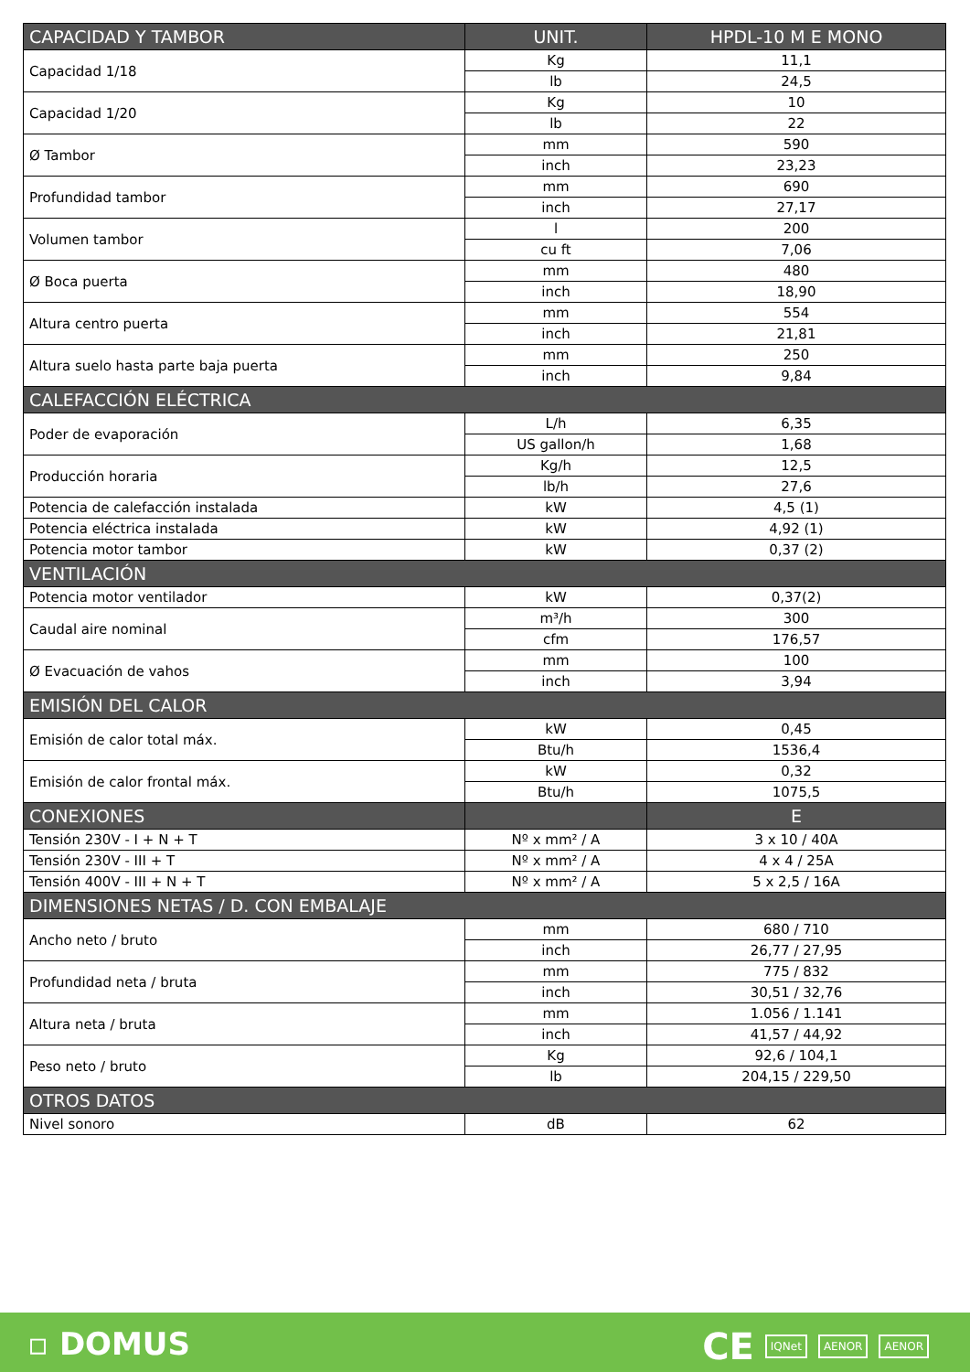| CAPACIDAD Y TAMBOR | UNIT. | HPDL-10 M E MONO |
| --- | --- | --- |
| Capacidad 1/18 | Kg | 11,1 |
| | lb | 24,5 |
| Capacidad 1/20 | Kg | 10 |
| | lb | 22 |
| Ø Tambor | mm | 590 |
| | inch | 23,23 |
| Profundidad tambor | mm | 690 |
| | inch | 27,17 |
| Volumen tambor | l | 200 |
| | cu ft | 7,06 |
| Ø Boca puerta | mm | 480 |
| | inch | 18,90 |
| Altura centro puerta | mm | 554 |
| | inch | 21,81 |
| Altura suelo hasta parte baja puerta | mm | 250 |
| | inch | 9,84 |
| CALEFACCIÓN ELÉCTRICA | | |
| Poder de evaporación | L/h | 6,35 |
| | US gallon/h | 1,68 |
| Producción horaria | Kg/h | 12,5 |
| | lb/h | 27,6 |
| Potencia de calefacción instalada | kW | 4,5 (1) |
| Potencia eléctrica instalada | kW | 4,92 (1) |
| Potencia motor tambor | kW | 0,37 (2) |
| VENTILACIÓN | | |
| Potencia motor ventilador | kW | 0,37(2) |
| Caudal aire nominal | m³/h | 300 |
| | cfm | 176,57 |
| Ø Evacuación de vahos | mm | 100 |
| | inch | 3,94 |
| EMISIÓN DEL CALOR | | |
| Emisión de calor total máx. | kW | 0,45 |
| | Btu/h | 1536,4 |
| Emisión de calor frontal máx. | kW | 0,32 |
| | Btu/h | 1075,5 |
| CONEXIONES | | E |
| Tensión 230V - I + N + T | Nº x mm² / A | 3 x 10 / 40A |
| Tensión 230V - III + T | Nº x mm² / A | 4 x 4 / 25A |
| Tensión 400V - III + N + T | Nº x mm² / A | 5 x 2,5 / 16A |
| DIMENSIONES NETAS / D. CON EMBALAJE | | |
| Ancho neto / bruto | mm | 680 / 710 |
| | inch | 26,77 / 27,95 |
| Profundidad neta / bruta | mm | 775 / 832 |
| | inch | 30,51 / 32,76 |
| Altura neta / bruta | mm | 1.056 / 1.141 |
| | inch | 41,57 / 44,92 |
| Peso neto / bruto | Kg | 92,6 / 104,1 |
| | lb | 204,15 / 229,50 |
| OTROS DATOS | | |
| Nivel sonoro | dB | 62 |
▫ DOMUS CE IQNet AENOR AENOR